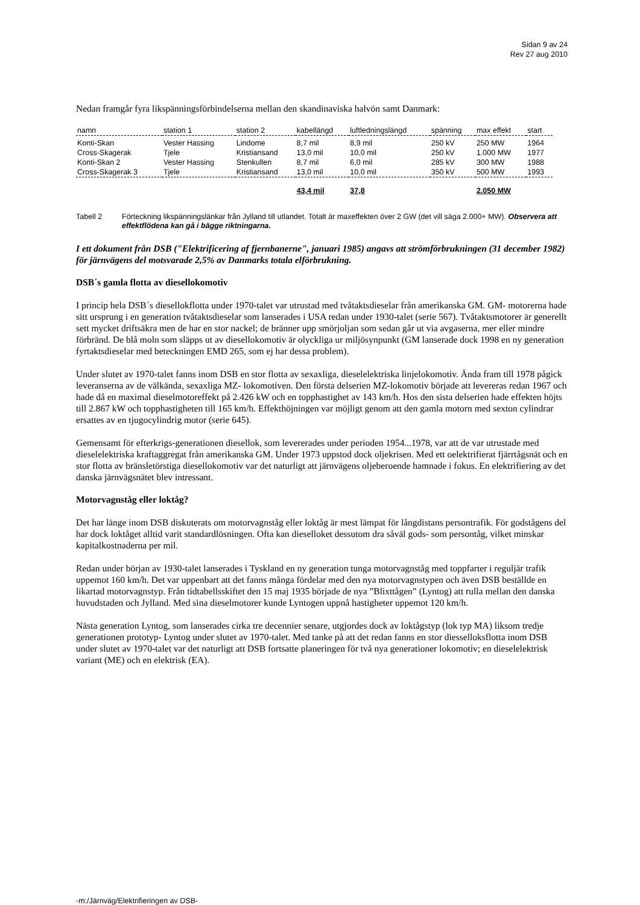Sidan 9 av 24
Rev 27 aug 2010
Nedan framgår fyra likspänningsförbindelserna mellan den skandinaviska halvön samt Danmark:
| namn | station 1 | station 2 | kabellängd | luftledningslängd | spänning | max effekt | start |
| --- | --- | --- | --- | --- | --- | --- | --- |
| Konti-Skan | Vester Hassing | Lindome | 8,7 mil | 8,9 mil | 250 kV | 250 MW | 1964 |
| Cross-Skagerak | Tjele | Kristiansand | 13,0 mil | 10,0 mil | 250 kV | 1.000 MW | 1977 |
| Konti-Skan 2 | Vester Hassing | Stenkullen | 8,7 mil | 6,0 mil | 285 kV | 300 MW | 1988 |
| Cross-Skagerak 3 | Tjele | Kristiansand | 13,0 mil | 10,0 mil | 350 kV | 500 MW | 1993 |
| | | | 43,4 mil | 37,8 | | 2.050 MW | |
Tabell 2 Förteckning likspänningslänkar från Jylland till utlandet. Totalt är maxeffekten över 2 GW (det vill säga 2.000+ MW). Observera att effektflödena kan gå i bägge riktningarna.
I ett dokument från DSB ("Elektrificering af fjernbanerne", januari 1985) angavs att strömförbrukningen (31 december 1982) för järnvägens del motsvarade 2,5% av Danmarks totala elförbrukning.
DSB´s gamla flotta av diesellokomotiv
I princip hela DSB´s diesellokflotta under 1970-talet var utrustad med tvåtaktsdieselar från amerikanska GM. GM- motorerna hade sitt ursprung i en generation tvåtaktsdieselar som lanserades i USA redan under 1930-talet (serie 567). Tvåtaktsmotorer är generellt sett mycket driftsäkra men de har en stor nackel; de bränner upp smörjoljan som sedan går ut via avgaserna, mer eller mindre förbränd. De blå moln som släpps ut av diesellokomotiv är olyckliga ur miljösynpunkt (GM lanserade dock 1998 en ny generation fyrtaktsdieselar med beteckningen EMD 265, som ej har dessa problem).
Under slutet av 1970-talet fanns inom DSB en stor flotta av sexaxliga, dieselelektriska linjelokomotiv. Ända fram till 1978 pågick leveranserna av de välkända, sexaxliga MZ- lokomotiven. Den första delserien MZ-lokomotiv började att levereras redan 1967 och hade då en maximal dieselmotoreffekt på 2.426 kW och en topphastighet av 143 km/h. Hos den sista delserien hade effekten höjts till 2.867 kW och topphastigheten till 165 km/h. Effekthöjningen var möjligt genom att den gamla motorn med sexton cylindrar ersattes av en tjugocylindrig motor (serie 645).
Gemensamt för efterkrigs-generationen diesellok, som levererades under perioden 1954...1978, var att de var utrustade med dieselelektriska kraftaggregat från amerikanska GM. Under 1973 uppstod dock oljekrisen. Med ett oelektrifierat fjärrtågsnät och en stor flotta av bränsletörstiga diesellokomotiv var det naturligt att järnvägens oljeberoende hamnade i fokus. En elektrifiering av det danska järnvägsnätet blev intressant.
Motorvagnståg eller loktåg?
Det har länge inom DSB diskuterats om motorvagnståg eller loktåg är mest lämpat för långdistans persontrafik. För godstågens del har dock loktåget alltid varit standardlösningen. Ofta kan dieselloket dessutom dra såväl gods- som persontåg, vilket minskar kapitalkostnaderna per mil.
Redan under början av 1930-talet lanserades i Tyskland en ny generation tunga motorvagnståg med toppfarter i reguljär trafik uppemot 160 km/h. Det var uppenbart att det fanns många fördelar med den nya motorvagnstypen och även DSB beställde en likartad motorvagnstyp. Från tidtabellsskiftet den 15 maj 1935 började de nya ”Blixttågen” (Lyntog) att rulla mellan den danska huvudstaden och Jylland. Med sina dieselmotorer kunde Lyntogen uppnå hastigheter uppemot 120 km/h.
Nästa generation Lyntog, som lanserades cirka tre decennier senare, utgjordes dock av loktågstyp (lok typ MA) liksom tredje generationen prototyp- Lyntog under slutet av 1970-talet. Med tanke på att det redan fanns en stor diesselloksflotta inom DSB under slutet av 1970-talet var det naturligt att DSB fortsatte planeringen för två nya generationer lokomotiv; en dieselelektrisk variant (ME) och en elektrisk (EA).
-m:/Järnväg/Elektrifieringen av DSB-